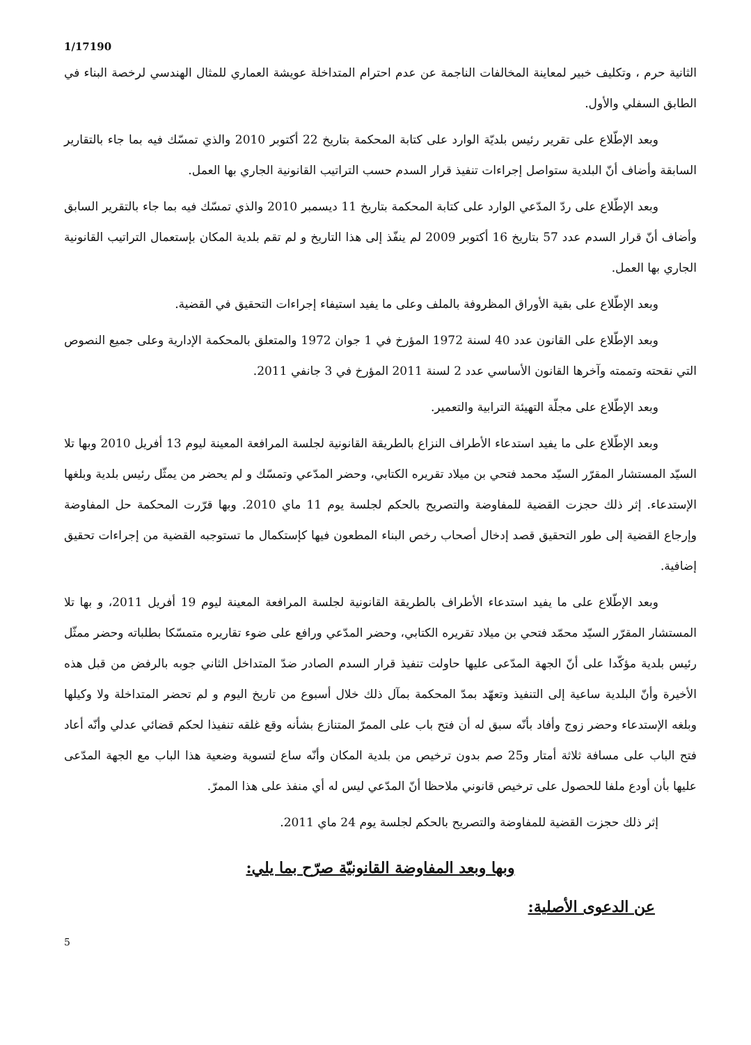1/17190
الثانية حرم ، وتكليف خبير لمعاينة المخالفات الناجمة عن عدم احترام المتداخلة عويشة العماري للمثال الهندسي لرخصة البناء في الطابق السفلي والأول.
وبعد الإطّلاع على تقرير رئيس بلديّة الوارد على كتابة المحكمة بتاريخ 22 أكتوبر 2010 والذي تمسّك فيه بما جاء بالتقارير السابقة وأضاف أنّ البلدية ستواصل إجراءات تنفيذ قرار السدم حسب التراتيب القانونية الجاري بها العمل.
وبعد الإطّلاع على ردّ المدّعي الوارد على كتابة المحكمة بتاريخ 11 ديسمبر 2010 والذي تمسّك فيه بما جاء بالتقرير السابق وأضاف أنّ قرار السدم عدد 57 بتاريخ 16 أكتوبر 2009 لم ينفّذ إلى هذا التاريخ و لم تقم بلدية المكان بإستعمال التراتيب القانونية الجاري بها العمل.
وبعد الإطّلاع على بقية الأوراق المظروفة بالملف وعلى ما يفيد استيفاء إجراءات التحقيق في القضية.
وبعد الإطّلاع على القانون عدد 40 لسنة 1972 المؤرخ في 1 جوان 1972 والمتعلق بالمحكمة الإدارية وعلى جميع النصوص التي نقحته وتممته وآخرها القانون الأساسي عدد 2 لسنة 2011 المؤرخ في 3 جانفي 2011.
وبعد الإطّلاع على مجلّة التهيئة الترابية والتعمير.
وبعد الإطّلاع على ما يفيد استدعاء الأطراف النزاع بالطريقة القانونية لجلسة المرافعة المعينة ليوم 13 أفريل 2010 وبها تلا السيّد المستشار المقرّر السيّد محمد فتحي بن ميلاد تقريره الكتابي، وحضر المدّعي وتمسّك و لم يحضر من يمثّل رئيس بلدية وبلغها الإستدعاء. إثر ذلك حجزت القضية للمفاوضة والتصريح بالحكم لجلسة يوم 11 ماي 2010. وبها قرّرت المحكمة حل المفاوضة وإرجاع القضية إلى طور التحقيق قصد إدخال أصحاب رخص البناء المطعون فيها كإستكمال ما تستوجبه القضية من إجراءات تحقيق إضافية.
وبعد الإطّلاع على ما يفيد استدعاء الأطراف بالطريقة القانونية لجلسة المرافعة المعينة ليوم 19 أفريل 2011، و بها تلا المستشار المقرّر السيّد محمّد فتحي بن ميلاد تقريره الكتابي، وحضر المدّعي ورافع على ضوء تقاريره متمسّكا بطلباته وحضر ممثّل رئيس بلدية مؤكّدا على أنّ الجهة المدّعى عليها حاولت تنفيذ قرار السدم الصادر ضدّ المتداخل الثاني جوبه بالرفض من قبل هذه الأخيرة وأنّ البلدية ساعية إلى التنفيذ وتعهّد بمدّ المحكمة بمآل ذلك خلال أسبوع من تاريخ اليوم و لم تحضر المتداخلة ولا وكيلها وبلغه الإستدعاء وحضر زوج وأفاد بأنّه سبق له أن فتح باب على الممرّ المتنازع بشأنه وقع غلقه تنفيذا لحكم قضائي عدلي وأنّه أعاد فتح الباب على مسافة ثلاثة أمتار و25 صم بدون ترخيص من بلدية المكان وأنّه ساع لتسوية وضعية هذا الباب مع الجهة المدّعى عليها بأن أودع ملفا للحصول على ترخيص قانوني ملاحظا أنّ المدّعي ليس له أي منفذ على هذا الممرّ.
إثر ذلك حجزت القضية للمفاوضة والتصريح بالحكم لجلسة يوم 24 ماي 2011.
وبها وبعد المفاوضة القانونيّة صرّح بما يلي:
عن الدعوى الأصلية:
5